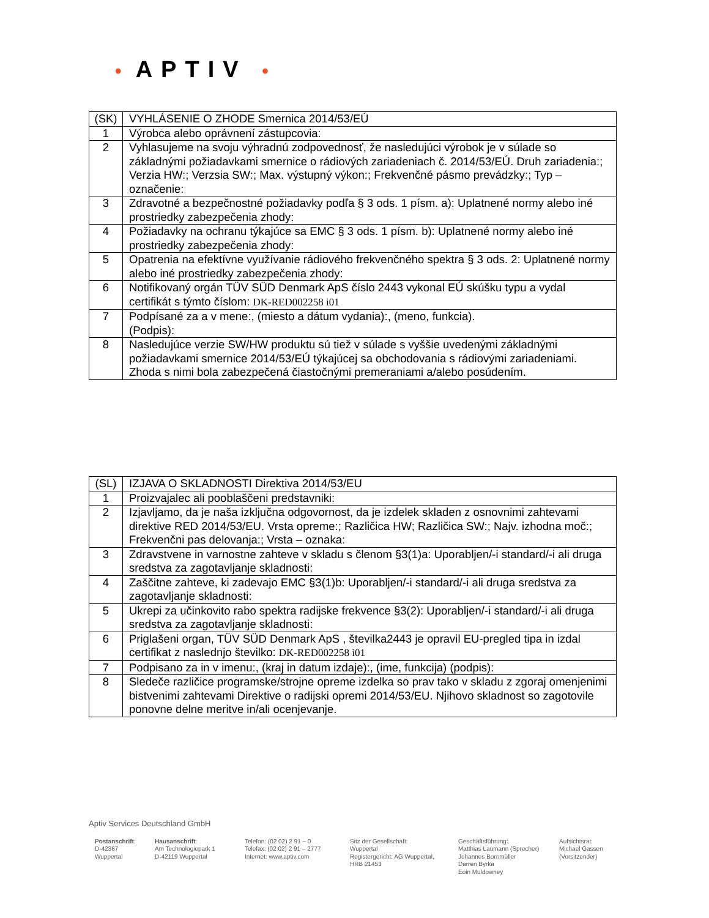• APTIV •
| (SK) | VYHLÁSENIE O ZHODE Smernica 2014/53/EÚ |
| 1 | Výrobca alebo oprávnení zástupcovia: |
| 2 | Vyhlasujeme na svoju výhradnú zodpovednosť, že nasledujúci výrobok je v súlade so základnými požiadavkami smernice o rádiových zariadeniach č. 2014/53/EÚ. Druh zariadenia:; Verzia HW:; Verzsia SW:; Max. výstupný výkon:; Frekvenčné pásmo prevádzky:; Typ – označenie: |
| 3 | Zdravotné a bezpečnostné požiadavky podľa § 3 ods. 1 písm. a): Uplatnené normy alebo iné prostriedky zabezpečenia zhody: |
| 4 | Požiadavky na ochranu týkajúce sa EMC § 3 ods. 1 písm. b): Uplatnené normy alebo iné prostriedky zabezpečenia zhody: |
| 5 | Opatrenia na efektívne využívanie rádiového frekvenčného spektra § 3 ods. 2: Uplatnené normy alebo iné prostriedky zabezpečenia zhody: |
| 6 | Notifikovaný orgán TÜV SÜD Denmark ApS číslo 2443 vykonal EÚ skúšku typu a vydal certifikát s týmto číslom: DK-RED002258 i01 |
| 7 | Podpísané za a v mene:, (miesto a dátum vydania):, (meno, funkcia). (Podpis): |
| 8 | Nasledujúce verzie SW/HW produktu sú tiež v súlade s vyššie uvedenými základnými požiadavkami smernice 2014/53/EÚ týkajúcej sa obchodovania s rádiovými zariadeniami. Zhoda s nimi bola zabezpečená čiastočnými premeraniami a/alebo posúdením. |
| (SL) | IZJAVA O SKLADNOSTI Direktiva 2014/53/EU |
| 1 | Proizvajalec ali pooblaščeni predstavniki: |
| 2 | Izjavljamo, da je naša izključna odgovornost, da je izdelek skladen z osnovnimi zahtevami direktive RED 2014/53/EU. Vrsta opreme:; Različica HW; Različica SW:; Najv. izhodna moč:; Frekvenčni pas delovanja:; Vrsta – oznaka: |
| 3 | Zdravstvene in varnostne zahteve v skladu s členom §3(1)a: Uporabljen/-i standard/-i ali druga sredstva za zagotavljanje skladnosti: |
| 4 | Zaščitne zahteve, ki zadevajo EMC §3(1)b: Uporabljen/-i standard/-i ali druga sredstva za zagotavljanje skladnosti: |
| 5 | Ukrepi za učinkovito rabo spektra radijske frekvence §3(2): Uporabljen/-i standard/-i ali druga sredstva za zagotavljanje skladnosti: |
| 6 | Priglašeni organ, TÜV SÜD Denmark ApS , številka2443 je opravil EU-pregled tipa in izdal certifikat z naslednjo številko: DK-RED002258 i01 |
| 7 | Podpisano za in v imenu:, (kraj in datum izdaje):, (ime, funkcija) (podpis): |
| 8 | Sledeče različice programske/strojne opreme izdelka so prav tako v skladu z zgoraj omenjenimi bistvenimi zahtevami Direktive o radijski opremi 2014/53/EU. Njihovo skladnost so zagotovile ponovne delne meritve in/ali ocenjevanje. |
Aptiv Services Deutschland GmbH
Postanschrift:
D-42367
Wuppertal
Hausanschrift:
Am Technologiepark 1
D-42119 Wuppertal
Telefon: (02 02) 2 91 – 0
Telefax: (02 02) 2 91 – 2777
Internet: www.aptiv.com
Sitz der Gesellschaft:
Wuppertal
Registergericht: AG Wuppertal,
HRB 21453
Geschäftsführung:
Matthias Laumann (Sprecher)
Johannes Bornmüller
Darren Byrka
Eoin Muldowney
Aufsichtsrat:
Michael Gassen
(Vorsitzender)